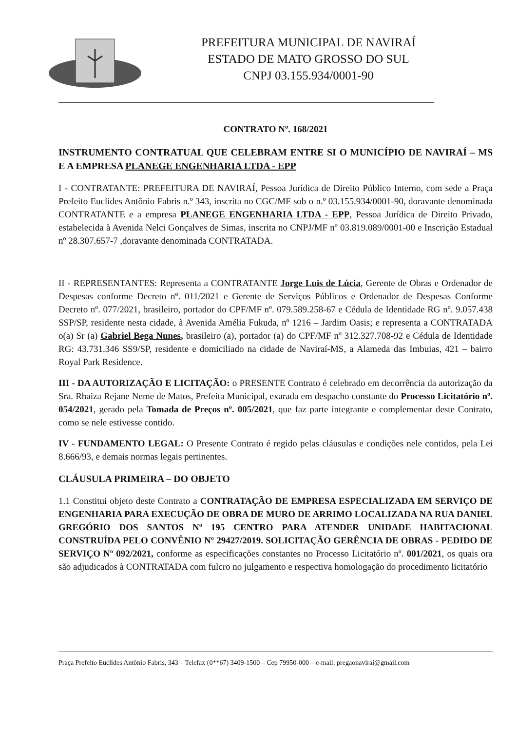PREFEITURA MUNICIPAL DE NAVIRAÍ
ESTADO DE MATO GROSSO DO SUL
CNPJ 03.155.934/0001-90
CONTRATO Nº. 168/2021
INSTRUMENTO CONTRATUAL QUE CELEBRAM ENTRE SI O MUNICÍPIO DE NAVIRAÍ – MS E A EMPRESA PLANEGE ENGENHARIA LTDA - EPP
I - CONTRATANTE: PREFEITURA DE NAVIRAÍ, Pessoa Jurídica de Direito Público Interno, com sede a Praça Prefeito Euclides Antônio Fabris n.º 343, inscrita no CGC/MF sob o n.º 03.155.934/0001-90, doravante denominada CONTRATANTE e a empresa PLANEGE ENGENHARIA LTDA - EPP, Pessoa Jurídica de Direito Privado, estabelecida à Avenida Nelci Gonçalves de Simas, inscrita no CNPJ/MF nº 03.819.089/0001-00 e Inscrição Estadual nº 28.307.657-7 ,doravante denominada CONTRATADA.
II - REPRESENTANTES: Representa a CONTRATANTE Jorge Luis de Lúcia, Gerente de Obras e Ordenador de Despesas conforme Decreto nº. 011/2021 e Gerente de Serviços Públicos e Ordenador de Despesas Conforme Decreto nº. 077/2021, brasileiro, portador do CPF/MF nº. 079.589.258-67 e Cédula de Identidade RG nº. 9.057.438 SSP/SP, residente nesta cidade, à Avenida Amélia Fukuda, nº 1216 – Jardim Oasis; e representa a CONTRATADA o(a) Sr (a) Gabriel Bega Nunes, brasileiro (a), portador (a) do CPF/MF nº 312.327.708-92 e Cédula de Identidade RG: 43.731.346 SS9/SP, residente e domiciliado na cidade de Naviraí-MS, a Alameda das Imbuias, 421 – bairro Royal Park Residence.
III - DA AUTORIZAÇÃO E LICITAÇÃO: o PRESENTE Contrato é celebrado em decorrência da autorização da Sra. Rhaiza Rejane Neme de Matos, Prefeita Municipal, exarada em despacho constante do Processo Licitatório nº. 054/2021, gerado pela Tomada de Preços nº. 005/2021, que faz parte integrante e complementar deste Contrato, como se nele estivesse contido.
IV - FUNDAMENTO LEGAL: O Presente Contrato é regido pelas cláusulas e condições nele contidos, pela Lei 8.666/93, e demais normas legais pertinentes.
CLÁUSULA PRIMEIRA – DO OBJETO
1.1 Constitui objeto deste Contrato a CONTRATAÇÃO DE EMPRESA ESPECIALIZADA EM SERVIÇO DE ENGENHARIA PARA EXECUÇÃO DE OBRA DE MURO DE ARRIMO LOCALIZADA NA RUA DANIEL GREGÓRIO DOS SANTOS Nº 195 CENTRO PARA ATENDER UNIDADE HABITACIONAL CONSTRUÍDA PELO CONVÊNIO Nº 29427/2019. SOLICITAÇÃO GERÊNCIA DE OBRAS - PEDIDO DE SERVIÇO Nº 092/2021, conforme as especificações constantes no Processo Licitatório nº. 001/2021, os quais ora são adjudicados à CONTRATADA com fulcro no julgamento e respectiva homologação do procedimento licitatório
Praça Prefeito Euclides Antônio Fabris, 343 – Telefax (0**67) 3409-1500 – Cep 79950-000 – e-mail: pregaonavirai@gmail.com